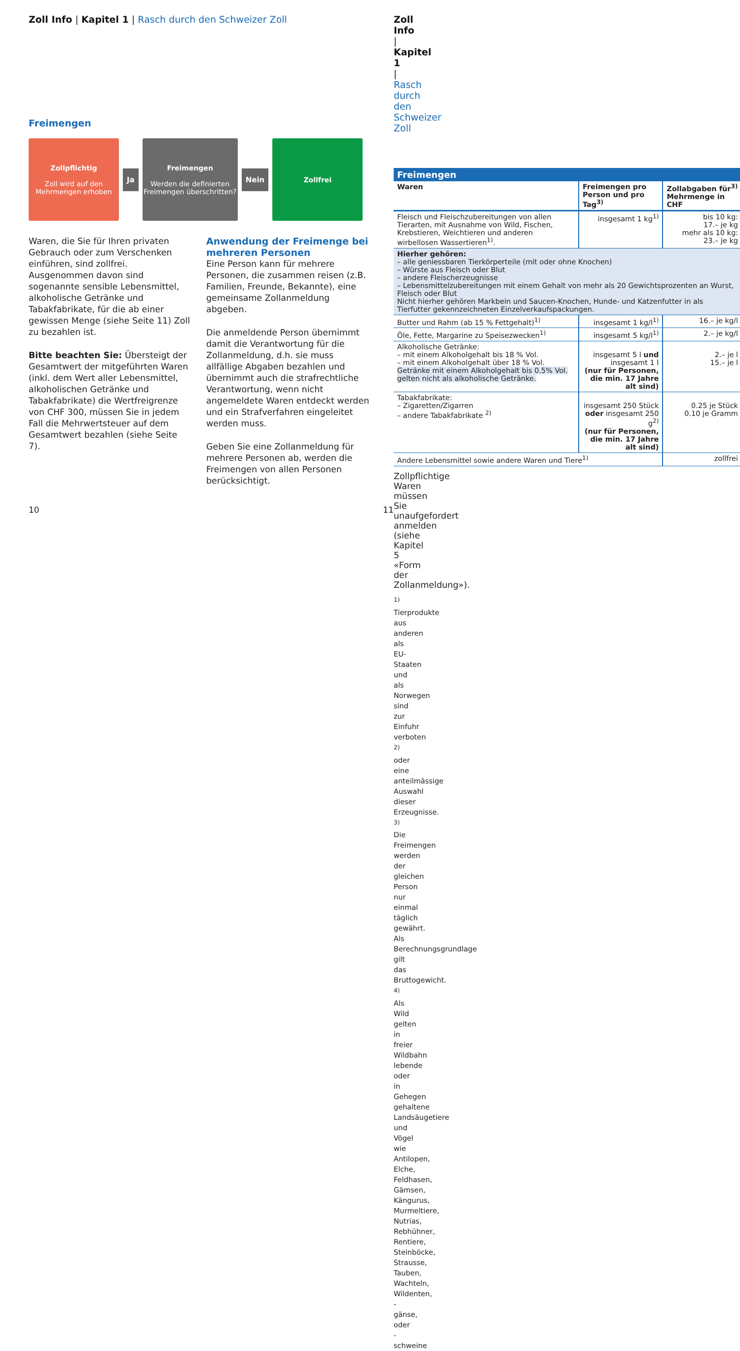Zoll Info | Kapitel 1 | Rasch durch den Schweizer Zoll
Freimengen
Zollpflichtig
Zoll wird auf den Mehrmengen erhoben
Ja
Freimengen
Werden die definierten Freimengen überschritten?
Nein
Zollfrei
Waren, die Sie für Ihren privaten Gebrauch oder zum Verschenken einführen, sind zollfrei. Ausgenommen davon sind sogenannte sensible Lebensmittel, alkoholische Getränke und Tabakfabrikate, für die ab einer gewissen Menge (siehe Seite 11) Zoll zu bezahlen ist.
Bitte beachten Sie: Übersteigt der Gesamtwert der mitgeführten Waren (inkl. dem Wert aller Lebensmittel, alkoholischen Getränke und Tabakfabrikate) die Wertfreigrenze von CHF 300, müssen Sie in jedem Fall die Mehrwertsteuer auf dem Gesamtwert bezahlen (siehe Seite 7).
Anwendung der Freimenge bei mehreren Personen
Eine Person kann für mehrere Personen, die zusammen reisen (z.B. Familien, Freunde, Bekannte), eine gemeinsame Zollanmeldung abgeben.
Die anmeldende Person übernimmt damit die Verantwortung für die Zollanmeldung, d.h. sie muss allfällige Abgaben bezahlen und übernimmt auch die strafrechtliche Verantwortung, wenn nicht angemeldete Waren entdeckt werden und ein Strafverfahren eingeleitet werden muss.
Geben Sie eine Zollanmeldung für mehrere Personen ab, werden die Freimengen von allen Personen berücksichtigt.
10
Zoll Info | Kapitel 1 | Rasch durch den Schweizer Zoll
| Freimengen | | |
| --- | --- | --- |
| Waren | Freimengen pro Person und pro Tag<sup>3)</sup> | Zollabgaben für<sup>3)</sup> Mehrmenge in CHF |
| Fleisch und Fleischzubereitungen von allen Tierarten, mit Ausnahme von Wild, Fischen, Krebstieren, Weichtieren und anderen wirbellosen Wassertieren<sup>1)</sup>. | insgesamt 1 kg<sup>1)</sup> | bis 10 kg: 17.– je kg mehr als 10 kg: 23.– je kg |
| Hierher gehören: – alle geniessbaren Tierkörperteile (mit oder ohne Knochen) – Würste aus Fleisch oder Blut – andere Fleischerzeugnisse – Lebensmittelzubereitungen mit einem Gehalt von mehr als 20 Gewichtsprozenten an Wurst, Fleisch oder Blut Nicht hierher gehören Markbein und Saucen-Knochen, Hunde- und Katzenfutter in als Tierfutter gekennzeichneten Einzelverkaufspackungen. | | |
| Butter und Rahm (ab 15 % Fettgehalt)<sup>1)</sup> | insgesamt 1 kg/l<sup>1)</sup> | 16.– je kg/l |
| Öle, Fette, Margarine zu Speisezwecken<sup>1)</sup> | insgesamt 5 kg/l<sup>1)</sup> | 2.– je kg/l |
| Alkoholische Getränke: – mit einem Alkoholgehalt bis 18 % Vol. – mit einem Alkoholgehalt über 18 % Vol. Getränke mit einem Alkoholgehalt bis 0.5% Vol. gelten nicht als alkoholische Getränke. | insgesamt 5 l und insgesamt 1 l (nur für Personen, die min. 17 Jahre alt sind) | 2.– je l 15.– je l |
| Tabakfabrikate: – Zigaretten/Zigarren – andere Tabakfabrikate <sup>2)</sup> | insgesamt 250 Stück oder insgesamt 250 g<sup>2)</sup> (nur für Personen, die min. 17 Jahre alt sind) | 0.25 je Stück 0.10 je Gramm |
| Andere Lebensmittel sowie andere Waren und Tiere<sup>1)</sup> | | zollfrei |
Zollpflichtige Waren müssen Sie unaufgefordert anmelden (siehe Kapitel 5 «Form der Zollanmeldung»).
<sup>1)</sup> Tierprodukte aus anderen als EU-Staaten und als Norwegen sind zur Einfuhr verboten
<sup>2)</sup> oder eine anteilmässige Auswahl dieser Erzeugnisse.
<sup>3)</sup> Die Freimengen werden der gleichen Person nur einmal täglich gewährt. Als Berechnungsgrundlage gilt das Bruttogewicht.
<sup>4)</sup> Als Wild gelten in freier Wildbahn lebende oder in Gehegen gehaltene Landsäugetiere und Vögel wie Antilopen, Elche, Feldhasen, Gämsen, Kängurus, Murmeltiere, Nutrias, Rebhühner, Rentiere, Steinböcke, Strausse, Tauben, Wachteln, Wildenten, -gänse, oder -schweine
11